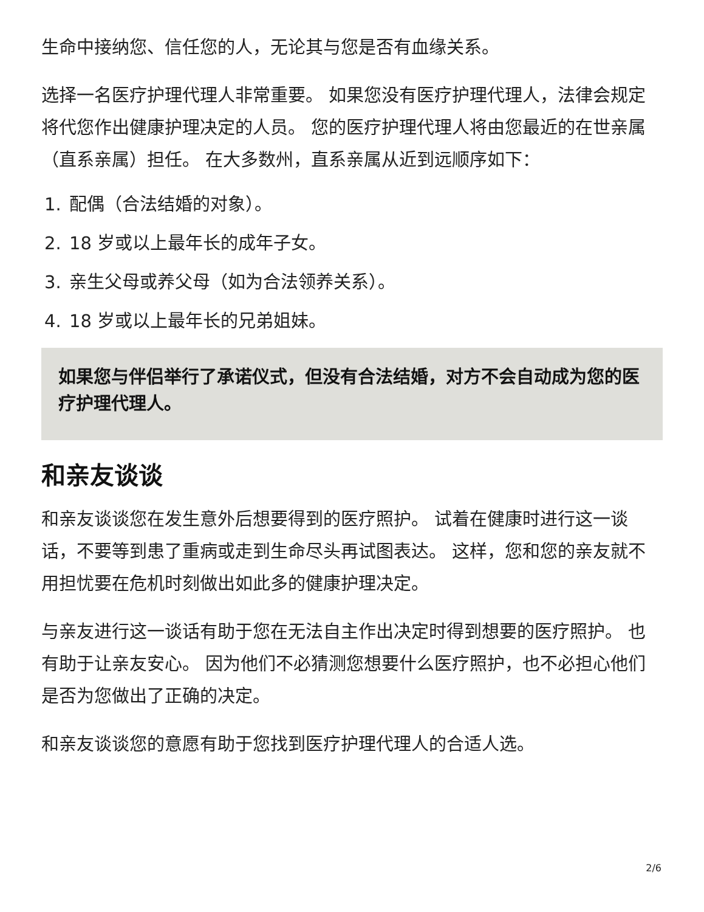生命中接纳您、信任您的人，无论其与您是否有血缘关系。
选择一名医疗护理代理人非常重要。 如果您没有医疗护理代理人，法律会规定将代您作出健康护理决定的人员。 您的医疗护理代理人将由您最近的在世亲属（直系亲属）担任。 在大多数州，直系亲属从近到远顺序如下：
1. 配偶（合法结婚的对象）。
2. 18 岁或以上最年长的成年子女。
3. 亲生父母或养父母（如为合法领养关系）。
4. 18 岁或以上最年长的兄弟姐妹。
如果您与伴侣举行了承诺仪式，但没有合法结婚，对方不会自动成为您的医疗护理代理人。
和亲友谈谈
和亲友谈谈您在发生意外后想要得到的医疗照护。 试着在健康时进行这一谈话，不要等到患了重病或走到生命尽头再试图表达。 这样，您和您的亲友就不用担忧要在危机时刻做出如此多的健康护理决定。
与亲友进行这一谈话有助于您在无法自主作出决定时得到想要的医疗照护。 也有助于让亲友安心。 因为他们不必猜测您想要什么医疗照护，也不必担心他们是否为您做出了正确的决定。
和亲友谈谈您的意愿有助于您找到医疗护理代理人的合适人选。
2/6